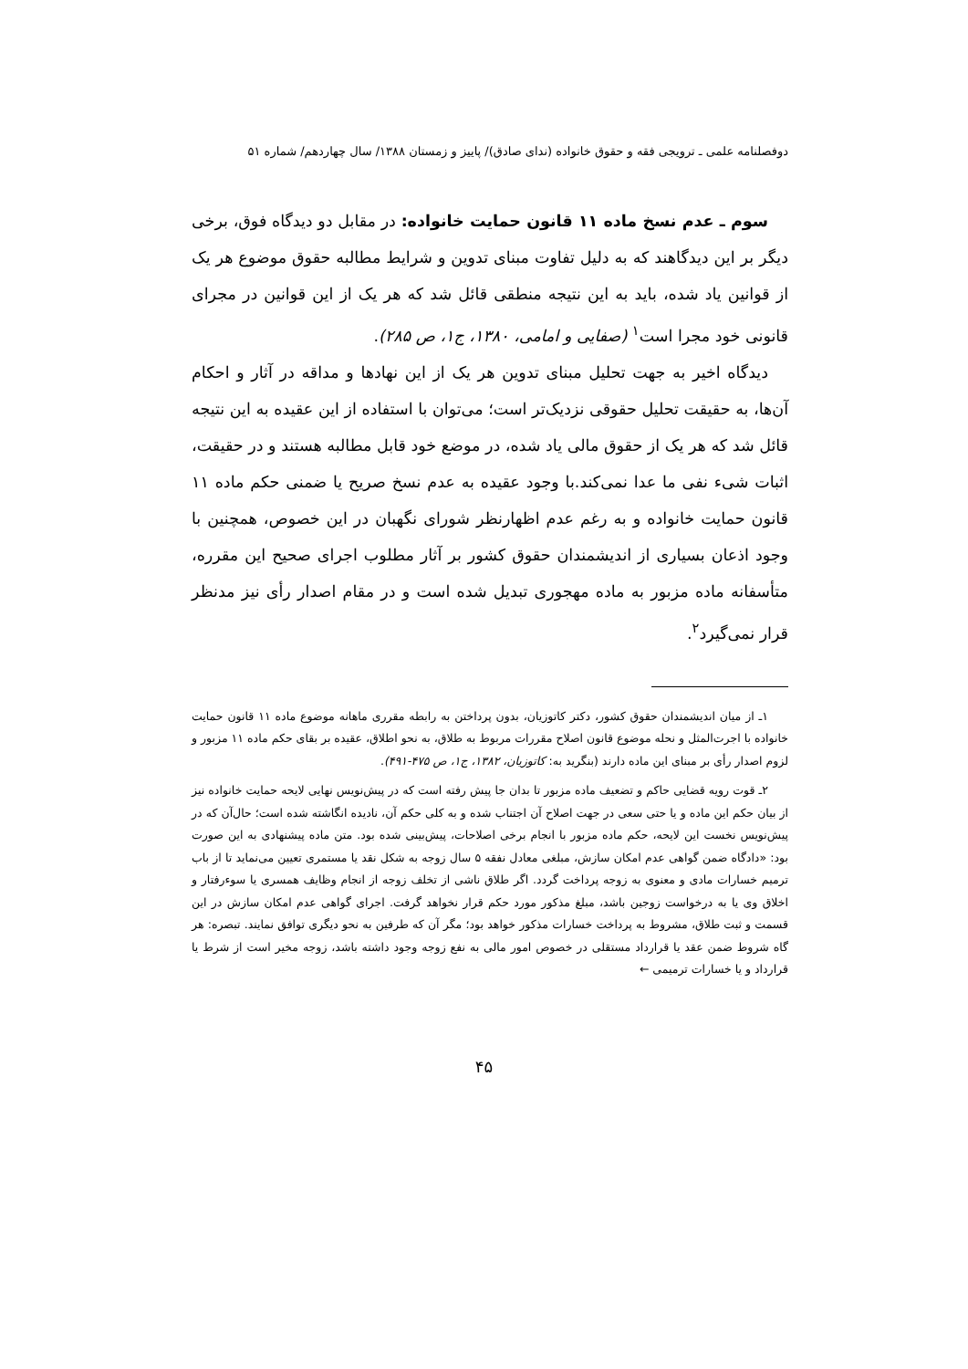دوفصلنامه علمی ـ ترویجی فقه و حقوق خانواده (ندای صادق)/ پاییز و زمستان ۱۳۸۸/ سال چهاردهم/ شماره ۵۱
سوم ـ عدم نسخ ماده ۱۱ قانون حمایت خانواده: در مقابل دو دیدگاه فوق، برخی دیگر بر این دیدگاهند که به دلیل تفاوت مبنای تدوین و شرایط مطالبه حقوق موضوع هر یک از قوانین یاد شده، باید به این نتیجه منطقی قائل شد که هر یک از این قوانین در مجرای قانونی خود مجرا است<sup>۱</sup> (صفایی و امامی، ۱۳۸۰، ج۱، ص ۲۸۵).
دیدگاه اخیر به جهت تحلیل مبنای تدوین هر یک از این نهادها و مداقه در آثار و احکام آن‌ها، به حقیقت تحلیل حقوقی نزدیک‌تر است؛ می‌توان با استفاده از این عقیده به این نتیجه قائل شد که هر یک از حقوق مالی یاد شده، در موضع خود قابل مطالبه هستند و در حقیقت، اثبات شیء نفی ما عدا نمی‌کند.با وجود عقیده به عدم نسخ صریح یا ضمنی حکم ماده ۱۱ قانون حمایت خانواده و به رغم عدم اظهارنظر شورای نگهبان در این خصوص، همچنین با وجود اذعان بسیاری از اندیشمندان حقوق کشور بر آثار مطلوب اجرای صحیح این مقرره، متأسفانه ماده مزبور به ماده مهجوری تبدیل شده است و در مقام اصدار رأی نیز مدنظر قرار نمی‌گیرد<sup>۲</sup>.
۱ـ از میان اندیشمندان حقوق کشور، دکتر کاتوزیان، بدون پرداختن به رابطه مقرری ماهانه موضوع ماده ۱۱ قانون حمایت خانواده با اجرت‌المثل و نحله موضوع قانون اصلاح مقررات مربوط به طلاق، به نحو اطلاق، عقیده بر بقای حکم ماده ۱۱ مزبور و لزوم اصدار رأی بر مبنای این ماده دارند (بنگرید به: کاتوزیان، ۱۳۸۲، ج۱، ص ۴۷۵-۴۹۱).
۲ـ قوت رویه قضایی حاکم و تضعیف ماده مزبور تا بدان جا پیش رفته است که در پیش‌نویس نهایی لایحه حمایت خانواده نیز از بیان حکم این ماده و یا حتی سعی در جهت اصلاح آن اجتناب شده و به کلی حکم آن، نادیده انگاشته شده است؛ حال‌آن که در پیش‌نویس نخست این لایحه، حکم ماده مزبور با انجام برخی اصلاحات، پیش‌بینی شده بود. متن ماده پیشنهادی به این صورت بود: «دادگاه ضمن گواهی عدم امکان سازش، مبلغی معادل نفقه ۵ سال زوجه به شکل نقد یا مستمری تعیین می‌نماید تا از باب ترمیم خسارات مادی و معنوی به زوجه پرداخت گردد. اگر طلاق ناشی از تخلف زوجه از انجام وظایف همسری یا سوءرفتار و اخلاق وی یا به درخواست زوجین باشد، مبلغ مذکور مورد حکم قرار نخواهد گرفت. اجرای گواهی عدم امکان سازش در این قسمت و ثبت طلاق، مشروط به پرداخت خسارات مذکور خواهد بود؛ مگر آن که طرفین به نحو دیگری توافق نمایند. تبصره: هر گاه شروط ضمن عقد یا قرارداد مستقلی در خصوص امور مالی به نفع زوجه وجود داشته باشد، زوجه مخیر است از شرط یا قرارداد و یا خسارات ترمیمی ←
۴۵